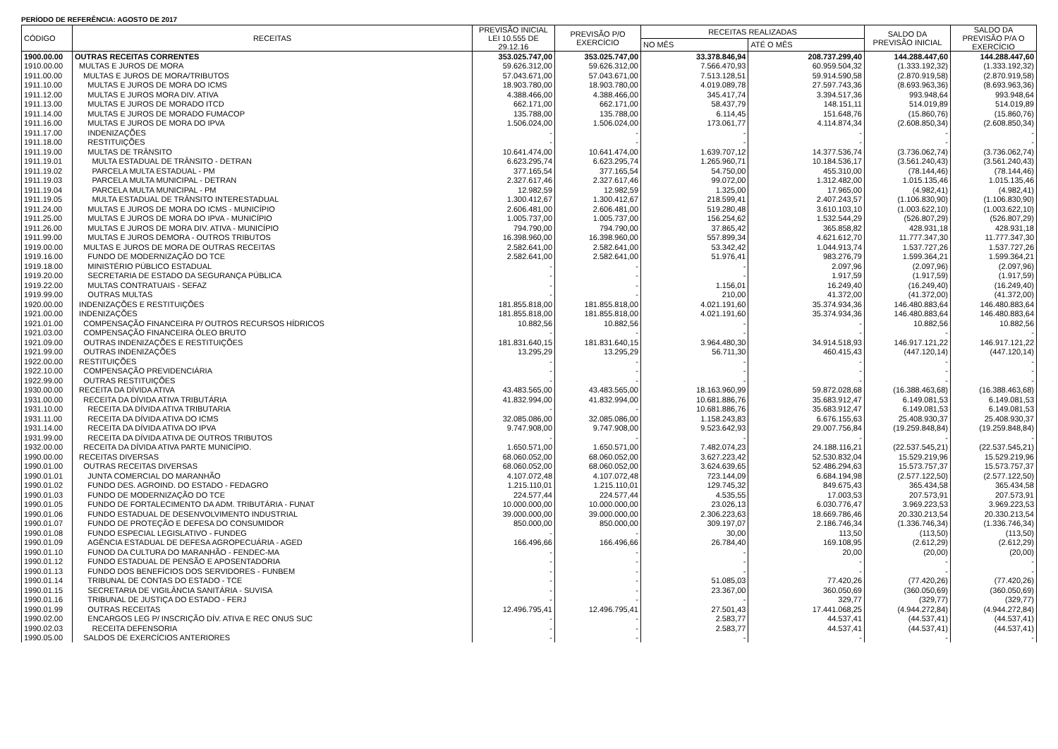PERÍODO DE REFERÊNCIA: AGOSTO DE 2017
| CÓDIGO | RECEITAS | PREVISÃO INICIAL LEI 10.555 DE 29.12.16 | PREVISÃO P/O EXERCÍCIO | RECEITAS REALIZADAS | | SALDO DA PREVISÃO INICIAL | SALDO DA PREVISÃO P/A O EXERCÍCIO |
| --- | --- | --- | --- | --- | --- | --- | --- |
| | | | | NO MÊS | ATÉ O MÊS | | |
| 1900.00.00 | OUTRAS RECEITAS CORRENTES | 353.025.747,00 | 353.025.747,00 | 33.378.846,94 | 208.737.299,40 | 144.288.447,60 | 144.288.447,60 |
| 1910.00.00 | MULTAS E JUROS DE MORA | 59.626.312,00 | 59.626.312,00 | 7.566.470,93 | 60.959.504,32 | (1.333.192,32) | (1.333.192,32) |
| 1911.00.00 | MULTAS E JUROS DE MORA/TRIBUTOS | 57.043.671,00 | 57.043.671,00 | 7.513.128,51 | 59.914.590,58 | (2.870.919,58) | (2.870.919,58) |
| 1911.10.00 | MULTAS E JUROS DE MORA DO ICMS | 18.903.780,00 | 18.903.780,00 | 4.019.089,78 | 27.597.743,36 | (8.693.963,36) | (8.693.963,36) |
| 1911.12.00 | MULTAS E JUROS MORA DIV. ATIVA | 4.388.466,00 | 4.388.466,00 | 345.417,74 | 3.394.517,36 | 993.948,64 | 993.948,64 |
| 1911.13.00 | MULTAS E JUROS DE MORADO ITCD | 662.171,00 | 662.171,00 | 58.437,79 | 148.151,11 | 514.019,89 | 514.019,89 |
| 1911.14.00 | MULTAS E JUROS DE MORADO FUMACOP | 135.788,00 | 135.788,00 | 6.114,45 | 151.648,76 | (15.860,76) | (15.860,76) |
| 1911.16.00 | MULTAS E JUROS DE MORA DO IPVA | 1.506.024,00 | 1.506.024,00 | 173.061,77 | 4.114.874,34 | (2.608.850,34) | (2.608.850,34) |
| 1911.17.00 | INDENIZAÇÕES | - | - | - | - | - | - |
| 1911.18.00 | RESTITUIÇÕES | - | - | - | - | - | - |
| 1911.19.00 | MULTAS DE TRÂNSITO | 10.641.474,00 | 10.641.474,00 | 1.639.707,12 | 14.377.536,74 | (3.736.062,74) | (3.736.062,74) |
| 1911.19.01 | MULTA ESTADUAL DE TRÂNSITO - DETRAN | 6.623.295,74 | 6.623.295,74 | 1.265.960,71 | 10.184.536,17 | (3.561.240,43) | (3.561.240,43) |
| 1911.19.02 | PARCELA MULTA ESTADUAL - PM | 377.165,54 | 377.165,54 | 54.750,00 | 455.310,00 | (78.144,46) | (78.144,46) |
| 1911.19.03 | PARCELA MULTA MUNICIPAL - DETRAN | 2.327.617,46 | 2.327.617,46 | 99.072,00 | 1.312.482,00 | 1.015.135,46 | 1.015.135,46 |
| 1911.19.04 | PARCELA MULTA MUNICIPAL - PM | 12.982,59 | 12.982,59 | 1.325,00 | 17.965,00 | (4.982,41) | (4.982,41) |
| 1911.19.05 | MULTA ESTADUAL DE TRÂNSITO INTERESTADUAL | 1.300.412,67 | 1.300.412,67 | 218.599,41 | 2.407.243,57 | (1.106.830,90) | (1.106.830,90) |
| 1911.24.00 | MULTAS E JUROS DE MORA DO ICMS - MUNICÍPIO | 2.606.481,00 | 2.606.481,00 | 519.280,48 | 3.610.103,10 | (1.003.622,10) | (1.003.622,10) |
| 1911.25.00 | MULTAS E JUROS DE MORA DO IPVA - MUNICÍPIO | 1.005.737,00 | 1.005.737,00 | 156.254,62 | 1.532.544,29 | (526.807,29) | (526.807,29) |
| 1911.26.00 | MULTAS E JUROS DE MORA DIV. ATIVA - MUNICÍPIO | 794.790,00 | 794.790,00 | 37.865,42 | 365.858,82 | 428.931,18 | 428.931,18 |
| 1911.99.00 | MULTAS E JUROS DEMORA - OUTROS TRIBUTOS | 16.398.960,00 | 16.398.960,00 | 557.899,34 | 4.621.612,70 | 11.777.347,30 | 11.777.347,30 |
| 1919.00.00 | MULTAS E JUROS DE MORA DE OUTRAS RECEITAS | 2.582.641,00 | 2.582.641,00 | 53.342,42 | 1.044.913,74 | 1.537.727,26 | 1.537.727,26 |
| 1919.16.00 | FUNDO DE MODERNIZAÇÃO DO TCE | 2.582.641,00 | 2.582.641,00 | 51.976,41 | 983.276,79 | 1.599.364,21 | 1.599.364,21 |
| 1919.18.00 | MINISTÉRIO PÚBLICO ESTADUAL | - | - | - | 2.097,96 | (2.097,96) | (2.097,96) |
| 1919.20.00 | SECRETARIA DE ESTADO DA SEGURANÇA PÚBLICA | - | - | - | 1.917,59 | (1.917,59) | (1.917,59) |
| 1919.22.00 | MULTAS CONTRATUAIS - SEFAZ | - | - | 1.156,01 | 16.249,40 | (16.249,40) | (16.249,40) |
| 1919.99.00 | OUTRAS MULTAS | - | - | 210,00 | 41.372,00 | (41.372,00) | (41.372,00) |
| 1920.00.00 | INDENIZAÇÕES E RESTITUIÇÕES | 181.855.818,00 | 181.855.818,00 | 4.021.191,60 | 35.374.934,36 | 146.480.883,64 | 146.480.883,64 |
| 1921.00.00 | INDENIZAÇÕES | 181.855.818,00 | 181.855.818,00 | 4.021.191,60 | 35.374.934,36 | 146.480.883,64 | 146.480.883,64 |
| 1921.01.00 | COMPENSAÇÃO FINANCEIRA P/ OUTROS RECURSOS HÍDRICOS | 10.882,56 | 10.882,56 | - | - | 10.882,56 | 10.882,56 |
| 1921.03.00 | COMPENSAÇÃO FINANCEIRA ÓLEO BRUTO | - | - | - | - | - | - |
| 1921.09.00 | OUTRAS INDENIZAÇÕES E RESTITUIÇÕES | 181.831.640,15 | 181.831.640,15 | 3.964.480,30 | 34.914.518,93 | 146.917.121,22 | 146.917.121,22 |
| 1921.99.00 | OUTRAS INDENIZAÇÕES | 13.295,29 | 13.295,29 | 56.711,30 | 460.415,43 | (447.120,14) | (447.120,14) |
| 1922.00.00 | RESTITUIÇÕES | - | - | - | - | - | - |
| 1922.10.00 | COMPENSAÇÃO PREVIDENCIÁRIA | - | - | - | - | - | - |
| 1922.99.00 | OUTRAS RESTITUIÇÕES | - | - | - | - | - | - |
| 1930.00.00 | RECEITA DA DÍVIDA ATIVA | 43.483.565,00 | 43.483.565,00 | 18.163.960,99 | 59.872.028,68 | (16.388.463,68) | (16.388.463,68) |
| 1931.00.00 | RECEITA DA DÍVIDA ATIVA TRIBUTÁRIA | 41.832.994,00 | 41.832.994,00 | 10.681.886,76 | 35.683.912,47 | 6.149.081,53 | 6.149.081,53 |
| 1931.10.00 | RECEITA DA DÍVIDA ATIVA TRIBUTARIA | - | - | 10.681.886,76 | 35.683.912,47 | 6.149.081,53 | 6.149.081,53 |
| 1931.11.00 | RECEITA DA DÍVIDA ATIVA DO ICMS | 32.085.086,00 | 32.085.086,00 | 1.158.243,83 | 6.676.155,63 | 25.408.930,37 | 25.408.930,37 |
| 1931.14.00 | RECEITA DA DÍVIDA ATIVA DO IPVA | 9.747.908,00 | 9.747.908,00 | 9.523.642,93 | 29.007.756,84 | (19.259.848,84) | (19.259.848,84) |
| 1931.99.00 | RECEITA DA DÍVIDA ATIVA DE OUTROS TRIBUTOS | - | - | - | - | - | - |
| 1932.00.00 | RECEITA DA DÍVIDA ATIVA PARTE MUNICÍPIO. | 1.650.571,00 | 1.650.571,00 | 7.482.074,23 | 24.188.116,21 | (22.537.545,21) | (22.537.545,21) |
| 1990.00.00 | RECEITAS DIVERSAS | 68.060.052,00 | 68.060.052,00 | 3.627.223,42 | 52.530.832,04 | 15.529.219,96 | 15.529.219,96 |
| 1990.01.00 | OUTRAS RECEITAS DIVERSAS | 68.060.052,00 | 68.060.052,00 | 3.624.639,65 | 52.486.294,63 | 15.573.757,37 | 15.573.757,37 |
| 1990.01.01 | JUNTA COMERCIAL DO MARANHÃO | 4.107.072,48 | 4.107.072,48 | 723.144,09 | 6.684.194,98 | (2.577.122,50) | (2.577.122,50) |
| 1990.01.02 | FUNDO DES. AGROIND. DO ESTADO - FEDAGRO | 1.215.110,01 | 1.215.110,01 | 129.745,32 | 849.675,43 | 365.434,58 | 365.434,58 |
| 1990.01.03 | FUNDO DE MODERNIZAÇÃO DO TCE | 224.577,44 | 224.577,44 | 4.535,55 | 17.003,53 | 207.573,91 | 207.573,91 |
| 1990.01.05 | FUNDO DE FORTALECIMENTO DA ADM. TRIBUTÁRIA - FUNAT | 10.000.000,00 | 10.000.000,00 | 23.026,13 | 6.030.776,47 | 3.969.223,53 | 3.969.223,53 |
| 1990.01.06 | FUNDO ESTADUAL DE DESENVOLVIMENTO INDUSTRIAL | 39.000.000,00 | 39.000.000,00 | 2.306.223,63 | 18.669.786,46 | 20.330.213,54 | 20.330.213,54 |
| 1990.01.07 | FUNDO DE PROTEÇÃO E DEFESA DO CONSUMIDOR | 850.000,00 | 850.000,00 | 309.197,07 | 2.186.746,34 | (1.336.746,34) | (1.336.746,34) |
| 1990.01.08 | FUNDO ESPECIAL LEGISLATIVO - FUNDEG | - | - | 30,00 | 113,50 | (113,50) | (113,50) |
| 1990.01.09 | AGÊNCIA ESTADUAL DE DEFESA AGROPECUÁRIA - AGED | 166.496,66 | 166.496,66 | 26.784,40 | 169.108,95 | (2.612,29) | (2.612,29) |
| 1990.01.10 | FUNOD DA CULTURA DO MARANHÃO - FENDEC-MA | - | - | - | 20,00 | (20,00) | (20,00) |
| 1990.01.12 | FUNDO ESTADUAL DE PENSÃO E APOSENTADORIA | - | - | - | - | - | - |
| 1990.01.13 | FUNDO DOS BENEFÍCIOS DOS SERVIDORES - FUNBEM | - | - | - | - | - | - |
| 1990.01.14 | TRIBUNAL DE CONTAS DO ESTADO - TCE | - | - | 51.085,03 | 77.420,26 | (77.420,26) | (77.420,26) |
| 1990.01.15 | SECRETARIA DE VIGILÂNCIA SANITÁRIA - SUVISA | - | - | 23.367,00 | 360.050,69 | (360.050,69) | (360.050,69) |
| 1990.01.16 | TRIBUNAL DE JUSTIÇA DO ESTADO - FERJ | - | - | - | 329,77 | (329,77) | (329,77) |
| 1990.01.99 | OUTRAS RECEITAS | 12.496.795,41 | 12.496.795,41 | 27.501,43 | 17.441.068,25 | (4.944.272,84) | (4.944.272,84) |
| 1990.02.00 | ENCARGOS LEG P/ INSCRIÇÃO DÍV. ATIVA E REC ONUS SUC | - | - | 2.583,77 | 44.537,41 | (44.537,41) | (44.537,41) |
| 1990.02.03 | RECEITA DEFENSORIA | - | - | 2.583,77 | 44.537,41 | (44.537,41) | (44.537,41) |
| 1990.05.00 | SALDOS DE EXERCÍCIOS ANTERIORES | - | - | - | - | - | - |